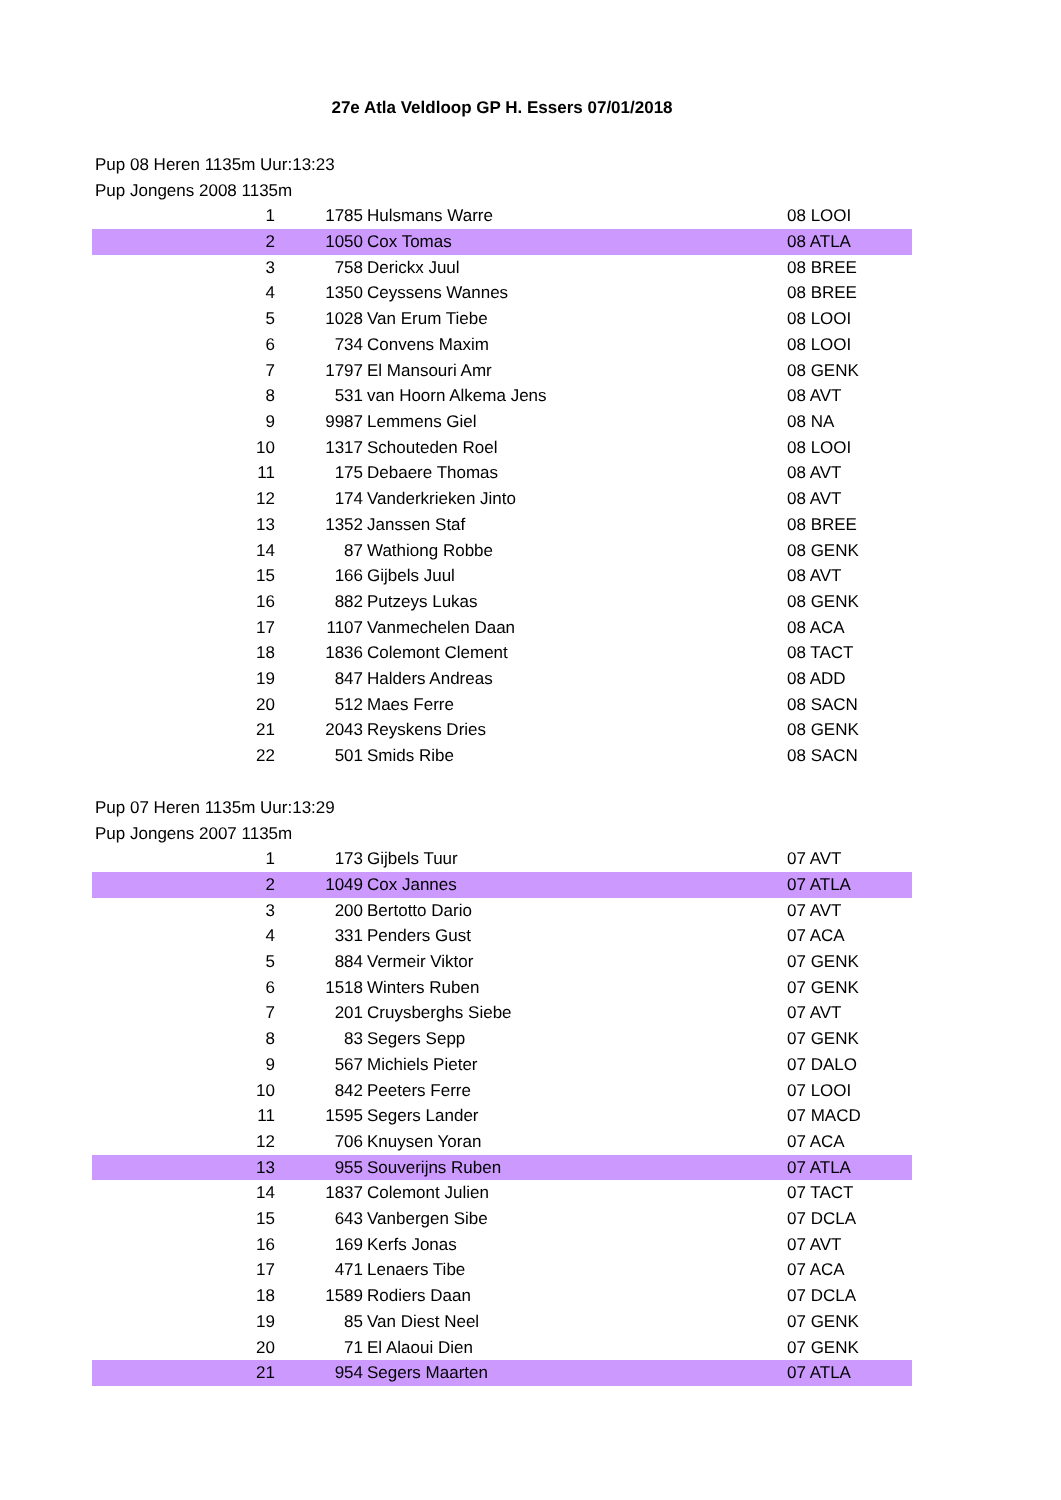27e Atla Veldloop GP H. Essers 07/01/2018
Pup 08 Heren 1135m Uur:13:23
Pup Jongens 2008 1135m
| 1 | 1785 | Hulsmans Warre | 08 LOOI |
| 2 | 1050 | Cox Tomas | 08 ATLA |
| 3 | 758 | Derickx Juul | 08 BREE |
| 4 | 1350 | Ceyssens Wannes | 08 BREE |
| 5 | 1028 | Van Erum Tiebe | 08 LOOI |
| 6 | 734 | Convens Maxim | 08 LOOI |
| 7 | 1797 | El Mansouri Amr | 08 GENK |
| 8 | 531 | van Hoorn Alkema Jens | 08 AVT |
| 9 | 9987 | Lemmens Giel | 08 NA |
| 10 | 1317 | Schouteden Roel | 08 LOOI |
| 11 | 175 | Debaere Thomas | 08 AVT |
| 12 | 174 | Vanderkrieken Jinto | 08 AVT |
| 13 | 1352 | Janssen Staf | 08 BREE |
| 14 | 87 | Wathiong Robbe | 08 GENK |
| 15 | 166 | Gijbels Juul | 08 AVT |
| 16 | 882 | Putzeys Lukas | 08 GENK |
| 17 | 1107 | Vanmechelen Daan | 08 ACA |
| 18 | 1836 | Colemont Clement | 08 TACT |
| 19 | 847 | Halders Andreas | 08 ADD |
| 20 | 512 | Maes Ferre | 08 SACN |
| 21 | 2043 | Reyskens Dries | 08 GENK |
| 22 | 501 | Smids Ribe | 08 SACN |
Pup 07 Heren 1135m Uur:13:29
Pup Jongens 2007 1135m
| 1 | 173 | Gijbels Tuur | 07 AVT |
| 2 | 1049 | Cox Jannes | 07 ATLA |
| 3 | 200 | Bertotto Dario | 07 AVT |
| 4 | 331 | Penders Gust | 07 ACA |
| 5 | 884 | Vermeir Viktor | 07 GENK |
| 6 | 1518 | Winters Ruben | 07 GENK |
| 7 | 201 | Cruysberghs Siebe | 07 AVT |
| 8 | 83 | Segers Sepp | 07 GENK |
| 9 | 567 | Michiels Pieter | 07 DALO |
| 10 | 842 | Peeters Ferre | 07 LOOI |
| 11 | 1595 | Segers Lander | 07 MACD |
| 12 | 706 | Knuysen Yoran | 07 ACA |
| 13 | 955 | Souverijns Ruben | 07 ATLA |
| 14 | 1837 | Colemont Julien | 07 TACT |
| 15 | 643 | Vanbergen Sibe | 07 DCLA |
| 16 | 169 | Kerfs Jonas | 07 AVT |
| 17 | 471 | Lenaers Tibe | 07 ACA |
| 18 | 1589 | Rodiers Daan | 07 DCLA |
| 19 | 85 | Van Diest Neel | 07 GENK |
| 20 | 71 | El Alaoui Dien | 07 GENK |
| 21 | 954 | Segers Maarten | 07 ATLA |